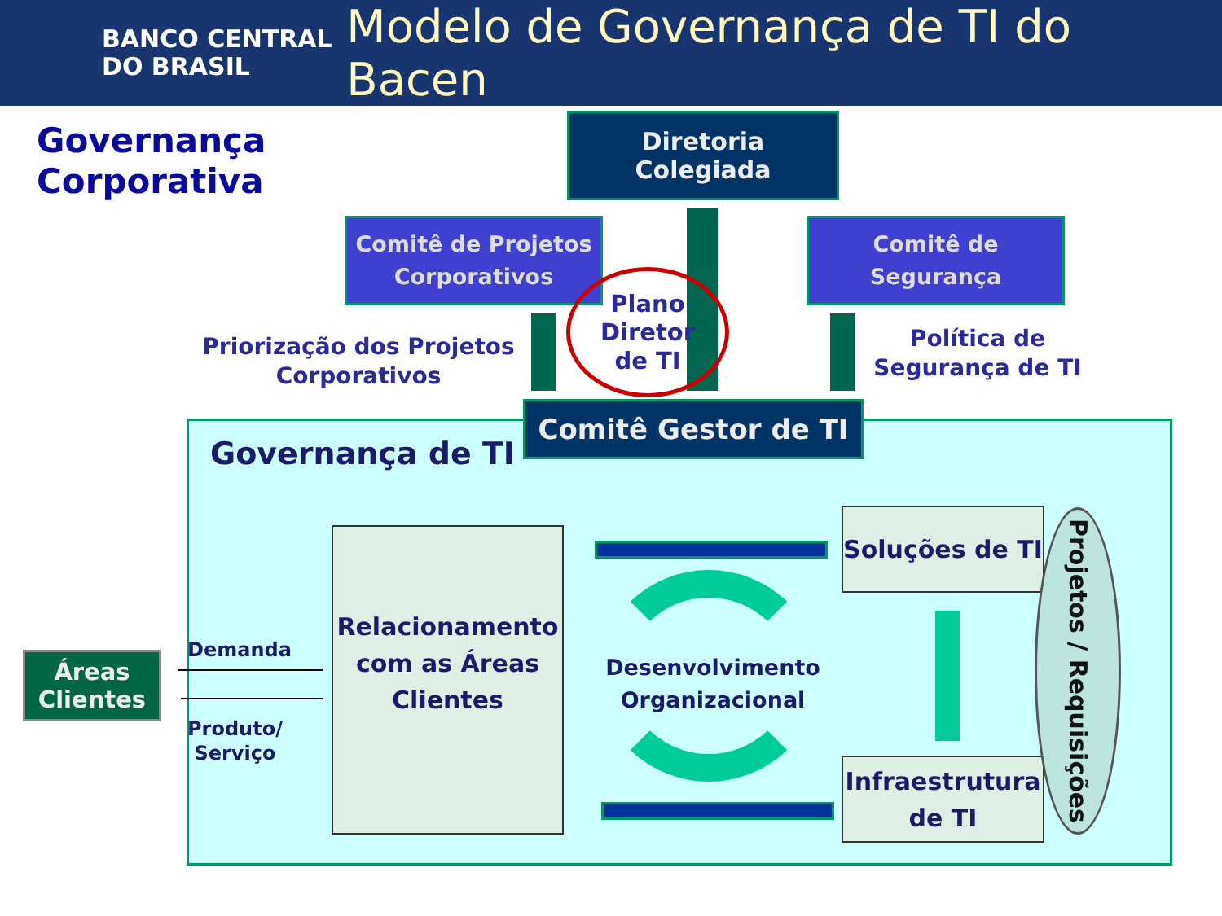BANCO CENTRAL
DO BRASIL
Modelo de Governança de TI do Bacen
Governança
Corporativa
Diretoria
Colegiada
Comitê de Projetos Corporativos
Comitê de
Segurança
Plano
Diretor
de TI
Priorização dos Projetos Corporativos
Política de Segurança de TI
Comitê Gestor de TI
Governança de TI
Áreas Clientes
Demanda
Produto/
Serviço
Relacionamento com as Áreas Clientes
Desenvolvimento Organizacional
Soluções de TI
Infraestrutura de TI
Projetos / Requisições